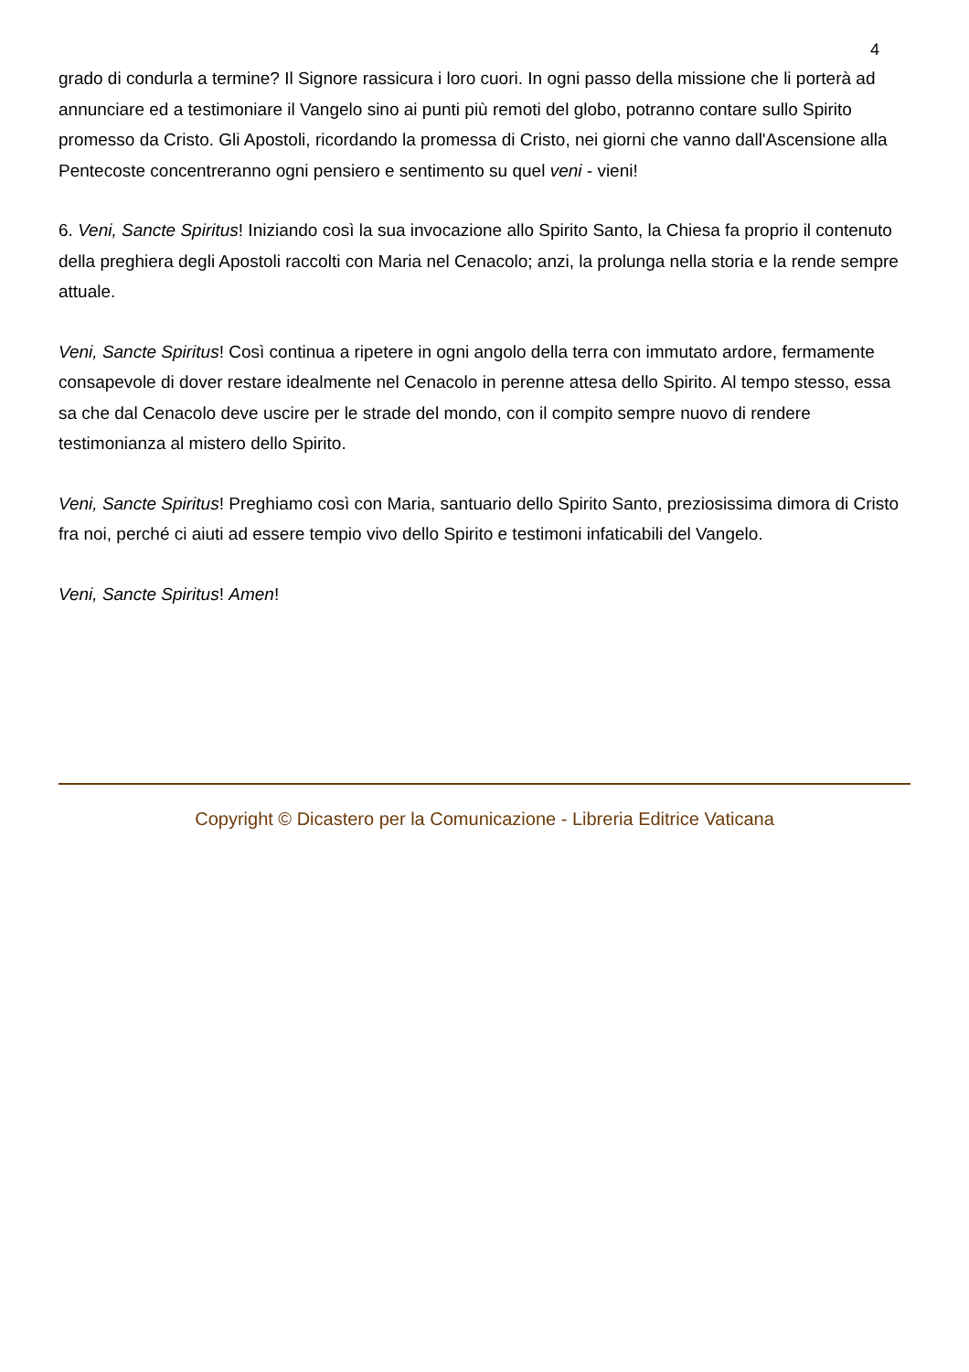4
grado di condurla a termine? Il Signore rassicura i loro cuori. In ogni passo della missione che li porterà ad annunciare ed a testimoniare il Vangelo sino ai punti più remoti del globo, potranno contare sullo Spirito promesso da Cristo. Gli Apostoli, ricordando la promessa di Cristo, nei giorni che vanno dall'Ascensione alla Pentecoste concentreranno ogni pensiero e sentimento su quel veni - vieni!
6. Veni, Sancte Spiritus! Iniziando così la sua invocazione allo Spirito Santo, la Chiesa fa proprio il contenuto della preghiera degli Apostoli raccolti con Maria nel Cenacolo; anzi, la prolunga nella storia e la rende sempre attuale.
Veni, Sancte Spiritus! Così continua a ripetere in ogni angolo della terra con immutato ardore, fermamente consapevole di dover restare idealmente nel Cenacolo in perenne attesa dello Spirito. Al tempo stesso, essa sa che dal Cenacolo deve uscire per le strade del mondo, con il compito sempre nuovo di rendere testimonianza al mistero dello Spirito.
Veni, Sancte Spiritus! Preghiamo così con Maria, santuario dello Spirito Santo, preziosissima dimora di Cristo fra noi, perché ci aiuti ad essere tempio vivo dello Spirito e testimoni infaticabili del Vangelo.
Veni, Sancte Spiritus! Amen!
Copyright © Dicastero per la Comunicazione - Libreria Editrice Vaticana